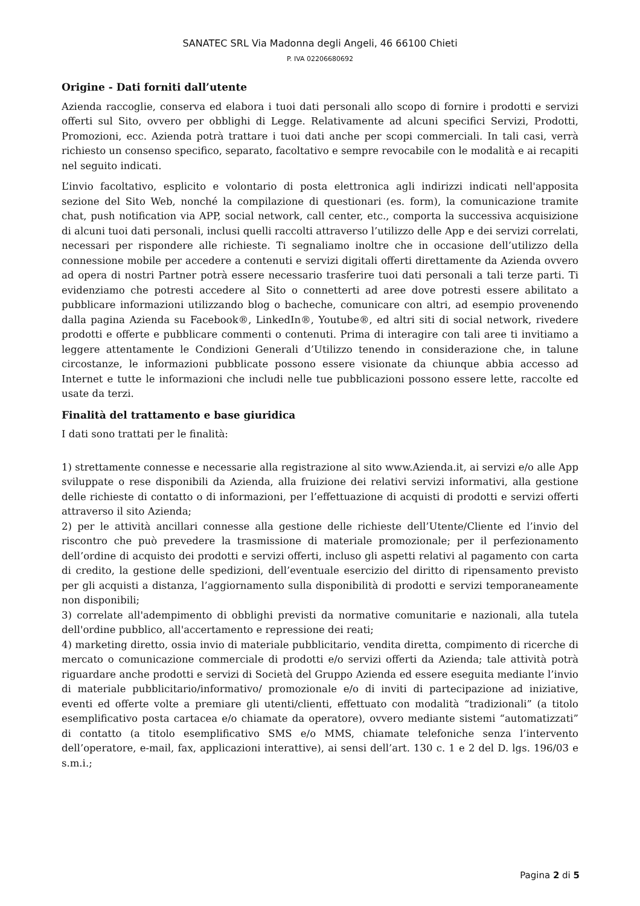SANATEC SRL Via Madonna degli Angeli, 46 66100 Chieti
P. IVA 02206680692
Origine - Dati forniti dall’utente
Azienda raccoglie, conserva ed elabora i tuoi dati personali allo scopo di fornire i prodotti e servizi offerti sul Sito, ovvero per obblighi di Legge. Relativamente ad alcuni specifici Servizi, Prodotti, Promozioni, ecc. Azienda potrà trattare i tuoi dati anche per scopi commerciali. In tali casi, verrà richiesto un consenso specifico, separato, facoltativo e sempre revocabile con le modalità e ai recapiti nel seguito indicati.
L’invio facoltativo, esplicito e volontario di posta elettronica agli indirizzi indicati nell'apposita sezione del Sito Web, nonché la compilazione di questionari (es. form), la comunicazione tramite chat, push notification via APP, social network, call center, etc., comporta la successiva acquisizione di alcuni tuoi dati personali, inclusi quelli raccolti attraverso l’utilizzo delle App e dei servizi correlati, necessari per rispondere alle richieste. Ti segnaliamo inoltre che in occasione dell’utilizzo della connessione mobile per accedere a contenuti e servizi digitali offerti direttamente da Azienda ovvero ad opera di nostri Partner potrà essere necessario trasferire tuoi dati personali a tali terze parti. Ti evidenziamo che potresti accedere al Sito o connetterti ad aree dove potresti essere abilitato a pubblicare informazioni utilizzando blog o bacheche, comunicare con altri, ad esempio provenendo dalla pagina Azienda su Facebook®, LinkedIn®, Youtube®, ed altri siti di social network, rivedere prodotti e offerte e pubblicare commenti o contenuti. Prima di interagire con tali aree ti invitiamo a leggere attentamente le Condizioni Generali d’Utilizzo tenendo in considerazione che, in talune circostanze, le informazioni pubblicate possono essere visionate da chiunque abbia accesso ad Internet e tutte le informazioni che includi nelle tue pubblicazioni possono essere lette, raccolte ed usate da terzi.
Finalità del trattamento e base giuridica
I dati sono trattati per le finalità:
1) strettamente connesse e necessarie alla registrazione al sito www.Azienda.it, ai servizi e/o alle App sviluppate o rese disponibili da Azienda, alla fruizione dei relativi servizi informativi, alla gestione delle richieste di contatto o di informazioni, per l’effettuazione di acquisti di prodotti e servizi offerti attraverso il sito Azienda;
2) per le attività ancillari connesse alla gestione delle richieste dell’Utente/Cliente ed l’invio del riscontro che può prevedere la trasmissione di materiale promozionale; per il perfezionamento dell’ordine di acquisto dei prodotti e servizi offerti, incluso gli aspetti relativi al pagamento con carta di credito, la gestione delle spedizioni, dell’eventuale esercizio del diritto di ripensamento previsto per gli acquisti a distanza, l’aggiornamento sulla disponibilità di prodotti e servizi temporaneamente non disponibili;
3) correlate all'adempimento di obblighi previsti da normative comunitarie e nazionali, alla tutela dell'ordine pubblico, all'accertamento e repressione dei reati;
4) marketing diretto, ossia invio di materiale pubblicitario, vendita diretta, compimento di ricerche di mercato o comunicazione commerciale di prodotti e/o servizi offerti da Azienda; tale attività potrà riguardare anche prodotti e servizi di Società del Gruppo Azienda ed essere eseguita mediante l’invio di materiale pubblicitario/informativo/ promozionale e/o di inviti di partecipazione ad iniziative, eventi ed offerte volte a premiare gli utenti/clienti, effettuato con modalità “tradizionali” (a titolo esemplificativo posta cartacea e/o chiamate da operatore), ovvero mediante sistemi “automatizzati” di contatto (a titolo esemplificativo SMS e/o MMS, chiamate telefoniche senza l’intervento dell’operatore, e-mail, fax, applicazioni interattive), ai sensi dell’art. 130 c. 1 e 2 del D. lgs. 196/03 e s.m.i.;
Pagina 2 di 5